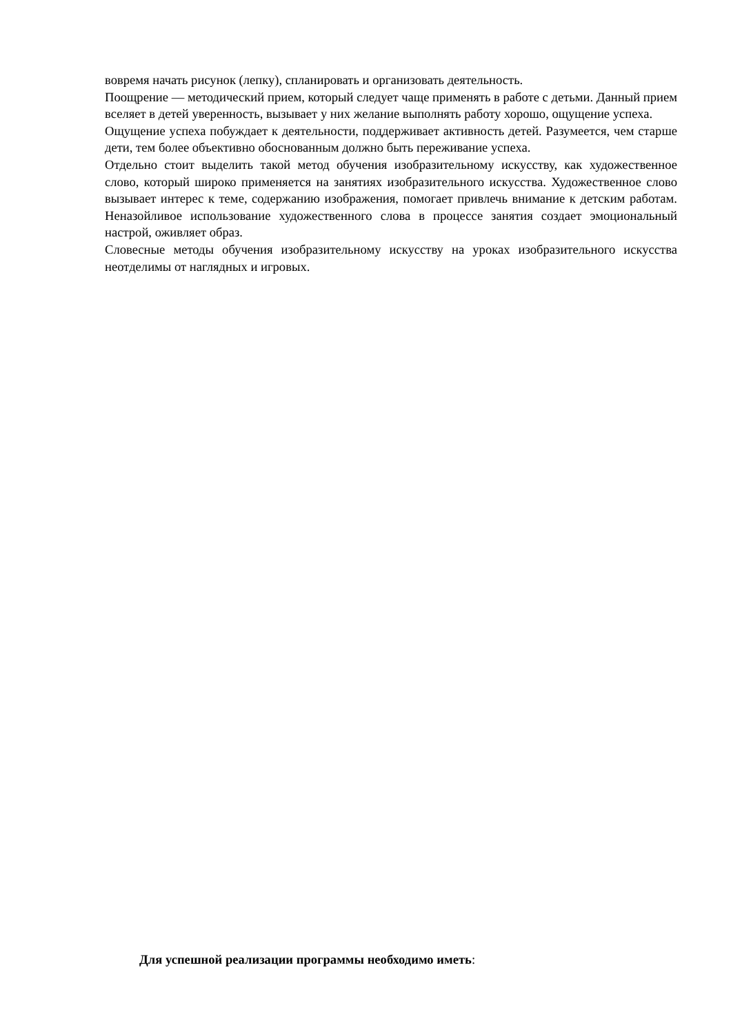вовремя начать рисунок (лепку), спланировать и организовать деятельность.
Поощрение — методический прием, который следует чаще применять в работе с детьми. Данный прием вселяет в детей уверенность, вызывает у них желание выполнять работу хорошо, ощущение успеха.
Ощущение успеха побуждает к деятельности, поддерживает активность детей. Разумеется, чем старше дети, тем более объективно обоснованным должно быть переживание успеха.
Отдельно стоит выделить такой метод обучения изобразительному искусству, как художественное слово, который широко применяется на занятиях изобразительного искусства. Художественное слово вызывает интерес к теме, содержанию изображения, помогает привлечь внимание к детским работам. Неназойливое использование художественного слова в процессе занятия создает эмоциональный настрой, оживляет образ.
Словесные методы обучения изобразительному искусству на уроках изобразительного искусства неотделимы от наглядных и игровых.
Для успешной реализации программы необходимо иметь: